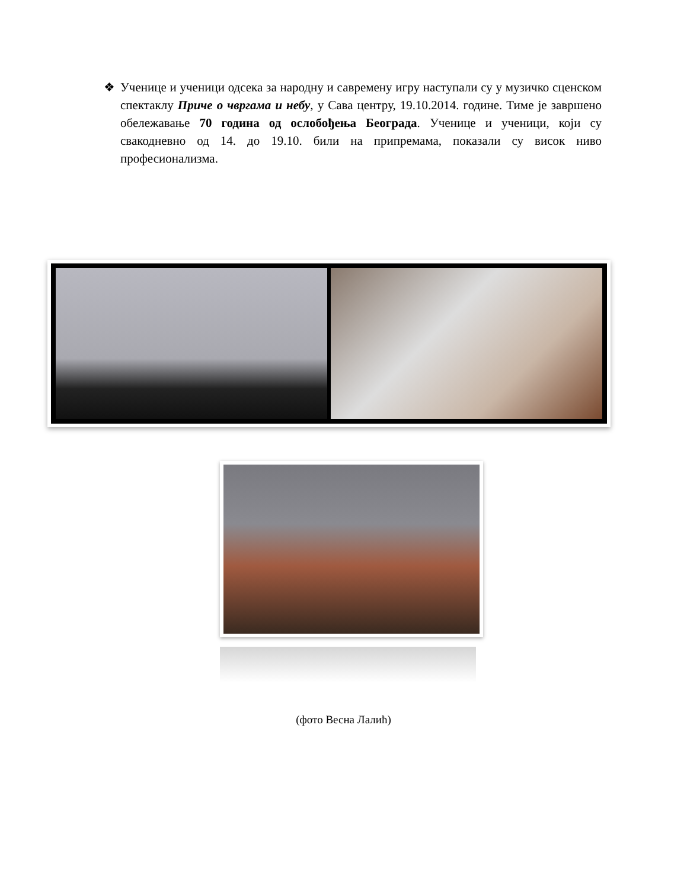❖ Ученице и ученици одсека за народну и савремену игру наступали су у музичко сценском спектаклу Приче о чвргама и небу, у Сава центру, 19.10.2014. године. Тиме је завршено обележавање 70 година од ослобођења Београда. Ученице и ученици, који су свакодневно од 14. до 19.10. били на припремама, показали су висок ниво професионализма.
(фото Весна Лалић)